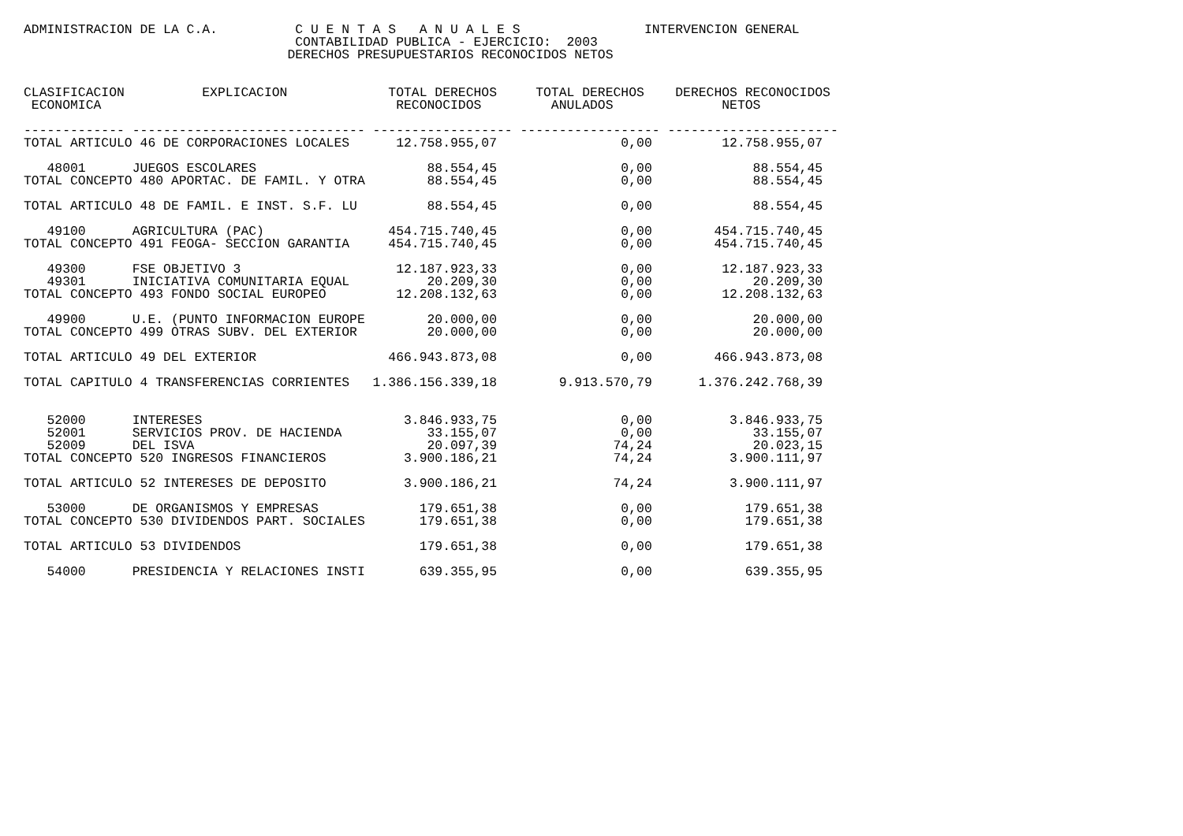ADMINISTRACION DE LA C.A.          C U E N T A S   A N U A L E S                INTERVENCION GENERAL
                                   CONTABILIDAD PUBLICA - EJERCICIO:  2003
                                  DERECHOS PRESUPUESTARIOS RECONOCIDOS NETOS


CLASIFICACION          EXPLICACION             TOTAL DERECHOS     TOTAL DERECHOS    DERECHOS RECONOCIDOS
 ECONOMICA                                      RECONOCIDOS         ANULADOS              NETOS

------------- ------------------------------ ------------------ ------------------ ----------------------
TOTAL ARTICULO 46 DE CORPORACIONES LOCALES      12.758.955,07                0,00         12.758.955,07

   48001      JUEGOS ESCOLARES                      88.554,45                0,00             88.554,45
TOTAL CONCEPTO 480 APORTAC. DE FAMIL. Y OTRA        88.554,45                0,00             88.554,45

TOTAL ARTICULO 48 DE FAMIL. E INST. S.F. LU         88.554,45                0,00             88.554,45

   49100      AGRICULTURA (PAC)                454.715.740,45                0,00        454.715.740,45
TOTAL CONCEPTO 491 FEOGA- SECCION GARANTIA     454.715.740,45                0,00        454.715.740,45

   49300      FSE OBJETIVO 3                    12.187.923,33                0,00         12.187.923,33
   49301      INICIATIVA COMUNITARIA EQUAL          20.209,30                0,00             20.209,30
TOTAL CONCEPTO 493 FONDO SOCIAL EUROPEO         12.208.132,63                0,00         12.208.132,63

   49900      U.E. (PUNTO INFORMACION EUROPE        20.000,00                0,00             20.000,00
TOTAL CONCEPTO 499 OTRAS SUBV. DEL EXTERIOR         20.000,00                0,00             20.000,00

TOTAL ARTICULO 49 DEL EXTERIOR                 466.943.873,08                0,00        466.943.873,08

TOTAL CAPITULO 4 TRANSFERENCIAS CORRIENTES   1.386.156.339,18        9.913.570,79      1.376.242.768,39


   52000      INTERESES                          3.846.933,75                0,00          3.846.933,75
   52001      SERVICIOS PROV. DE HACIENDA           33.155,07                0,00             33.155,07
   52009      DEL ISVA                              20.097,39               74,24             20.023,15
TOTAL CONCEPTO 520 INGRESOS FINANCIEROS          3.900.186,21               74,24          3.900.111,97

TOTAL ARTICULO 52 INTERESES DE DEPOSITO          3.900.186,21               74,24          3.900.111,97

   53000      DE ORGANISMOS Y EMPRESAS             179.651,38                0,00            179.651,38
TOTAL CONCEPTO 530 DIVIDENDOS PART. SOCIALES       179.651,38                0,00            179.651,38

TOTAL ARTICULO 53 DIVIDENDOS                       179.651,38                0,00            179.651,38

   54000      PRESIDENCIA Y RELACIONES INSTI       639.355,95                0,00            639.355,95